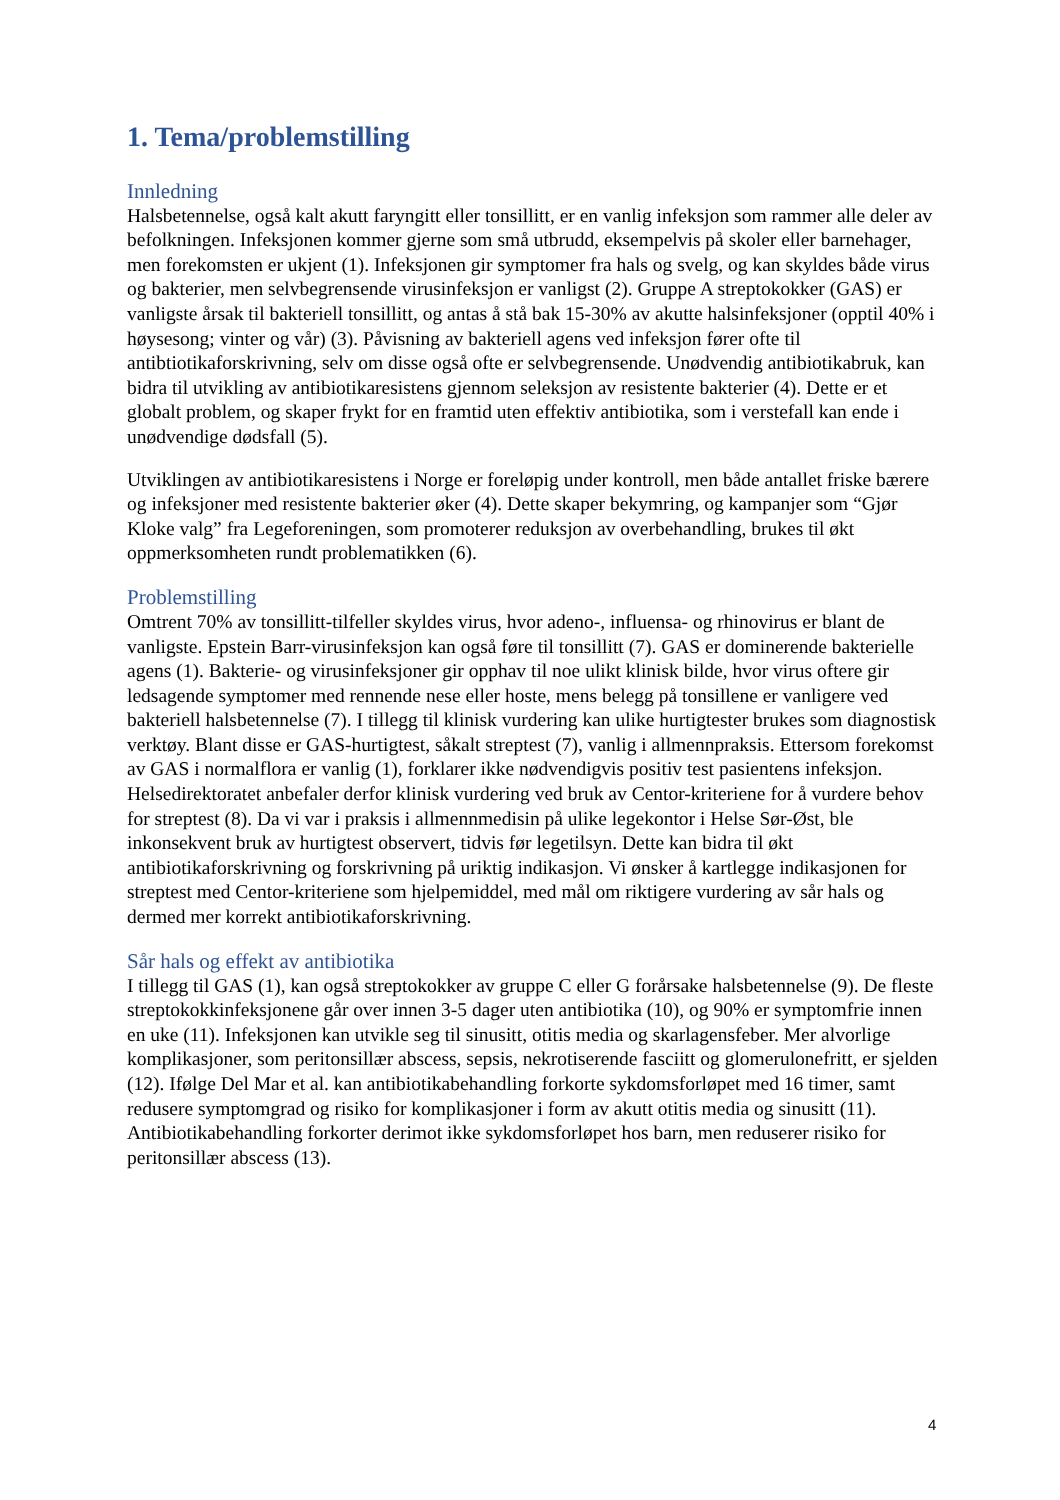1. Tema/problemstilling
Innledning
Halsbetennelse, også kalt akutt faryngitt eller tonsillitt, er en vanlig infeksjon som rammer alle deler av befolkningen. Infeksjonen kommer gjerne som små utbrudd, eksempelvis på skoler eller barnehager, men forekomsten er ukjent (1). Infeksjonen gir symptomer fra hals og svelg, og kan skyldes både virus og bakterier, men selvbegrensende virusinfeksjon er vanligst (2). Gruppe A streptokokker (GAS) er vanligste årsak til bakteriell tonsillitt, og antas å stå bak 15-30% av akutte halsinfeksjoner (opptil 40% i høysesong; vinter og vår) (3). Påvisning av bakteriell agens ved infeksjon fører ofte til antibtiotikaforskrivning, selv om disse også ofte er selvbegrensende. Unødvendig antibiotikabruk, kan bidra til utvikling av antibiotikaresistens gjennom seleksjon av resistente bakterier (4). Dette er et globalt problem, og skaper frykt for en framtid uten effektiv antibiotika, som i verstefall kan ende i unødvendige dødsfall (5).
Utviklingen av antibiotikaresistens i Norge er foreløpig under kontroll, men både antallet friske bærere og infeksjoner med resistente bakterier øker (4). Dette skaper bekymring, og kampanjer som “Gjør Kloke valg” fra Legeforeningen, som promoterer reduksjon av overbehandling, brukes til økt oppmerksomheten rundt problematikken (6).
Problemstilling
Omtrent 70% av tonsillitt-tilfeller skyldes virus, hvor adeno-, influensa- og rhinovirus er blant de vanligste. Epstein Barr-virusinfeksjon kan også føre til tonsillitt (7). GAS er dominerende bakterielle agens (1). Bakterie- og virusinfeksjoner gir opphav til noe ulikt klinisk bilde, hvor virus oftere gir ledsagende symptomer med rennende nese eller hoste, mens belegg på tonsillene er vanligere ved bakteriell halsbetennelse (7). I tillegg til klinisk vurdering kan ulike hurtigtester brukes som diagnostisk verktøy. Blant disse er GAS-hurtigtest, såkalt streptest (7), vanlig i allmennpraksis. Ettersom forekomst av GAS i normalflora er vanlig (1), forklarer ikke nødvendigvis positiv test pasientens infeksjon. Helsedirektoratet anbefaler derfor klinisk vurdering ved bruk av Centor-kriteriene for å vurdere behov for streptest (8). Da vi var i praksis i allmennmedisin på ulike legekontor i Helse Sør-Øst, ble inkonsekvent bruk av hurtigtest observert, tidvis før legetilsyn. Dette kan bidra til økt antibiotikaforskrivning og forskrivning på uriktig indikasjon. Vi ønsker å kartlegge indikasjonen for streptest med Centor-kriteriene som hjelpemiddel, med mål om riktigere vurdering av sår hals og dermed mer korrekt antibiotikaforskrivning.
Sår hals og effekt av antibiotika
I tillegg til GAS (1), kan også streptokokker av gruppe C eller G forårsake halsbetennelse (9). De fleste streptokokkinfeksjonene går over innen 3-5 dager uten antibiotika (10), og 90% er symptomfrie innen en uke (11). Infeksjonen kan utvikle seg til sinusitt, otitis media og skarlagensfeber. Mer alvorlige komplikasjoner, som peritonsillær abscess, sepsis, nekrotiserende fasciitt og glomerulonefritt, er sjelden (12). Ifølge Del Mar et al. kan antibiotikabehandling forkorte sykdomsforløpet med 16 timer, samt redusere symptomgrad og risiko for komplikasjoner i form av akutt otitis media og sinusitt (11). Antibiotikabehandling forkorter derimot ikke sykdomsforløpet hos barn, men reduserer risiko for peritonsillær abscess (13).
4